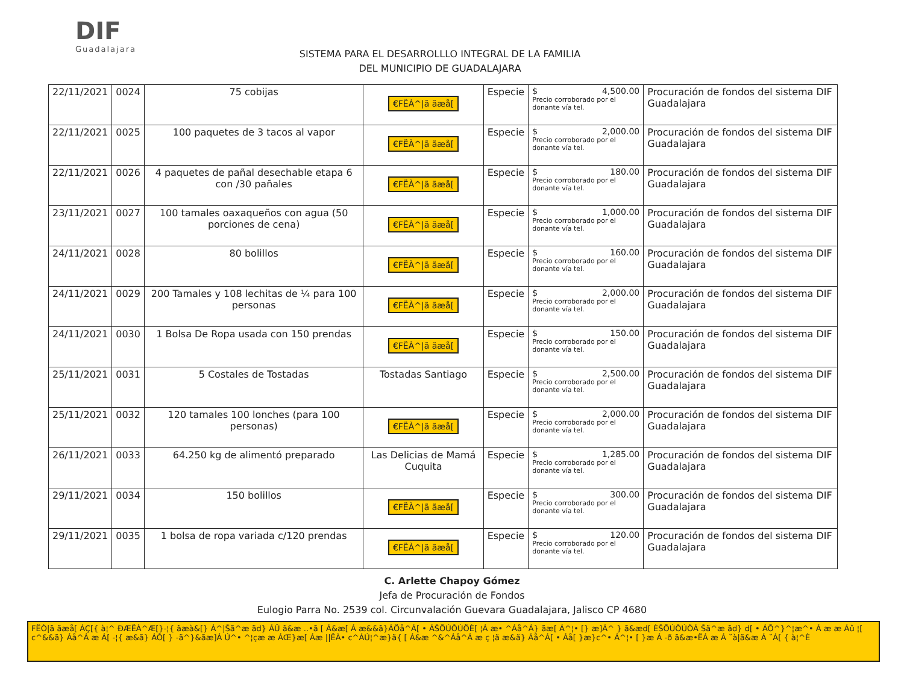DIF
Guadalajara
SISTEMA PARA EL DESARROLLLO INTEGRAL DE LA FAMILIA
DEL MUNICIPIO DE GUADALAJARA
| 22/11/2021 | 0024 | 75 cobijas | €FËÀ^/ã ãæå[ | Especie | $ 4,500.00 Precio corroborado por el donante vía tel. | Procuración de fondos del sistema DIF Guadalajara |
| 22/11/2021 | 0025 | 100 paquetes de 3 tacos al vapor | €FËÀ^/ã ãæå[ | Especie | $ 2,000.00 Precio corroborado por el donante vía tel. | Procuración de fondos del sistema DIF Guadalajara |
| 22/11/2021 | 0026 | 4 paquetes de pañal desechable etapa 6 con /30 pañales | €FËÀ^/ã ãæå[ | Especie | $ 180.00 Precio corroborado por el donante vía tel. | Procuración de fondos del sistema DIF Guadalajara |
| 23/11/2021 | 0027 | 100 tamales oaxaqueños con agua (50 porciones de cena) | €FËÀ^/ã ãæå[ | Especie | $ 1,000.00 Precio corroborado por el donante vía tel. | Procuración de fondos del sistema DIF Guadalajara |
| 24/11/2021 | 0028 | 80 bolillos | €FËÀ^/ã ãæå[ | Especie | $ 160.00 Precio corroborado por el donante vía tel. | Procuración de fondos del sistema DIF Guadalajara |
| 24/11/2021 | 0029 | 200 Tamales y 108 lechitas de ¼ para 100 personas | €FËÀ^/ã ãæå[ | Especie | $ 2,000.00 Precio corroborado por el donante vía tel. | Procuración de fondos del sistema DIF Guadalajara |
| 24/11/2021 | 0030 | 1 Bolsa De Ropa usada con 150 prendas | €FËÀ^/ã ãæå[ | Especie | $ 150.00 Precio corroborado por el donante vía tel. | Procuración de fondos del sistema DIF Guadalajara |
| 25/11/2021 | 0031 | 5 Costales de Tostadas | Tostadas Santiago | Especie | $ 2,500.00 Precio corroborado por el donante vía tel. | Procuración de fondos del sistema DIF Guadalajara |
| 25/11/2021 | 0032 | 120 tamales 100 lonches (para 100 personas) | €FËÀ^/ã ãæå[ | Especie | $ 2,000.00 Precio corroborado por el donante vía tel. | Procuración de fondos del sistema DIF Guadalajara |
| 26/11/2021 | 0033 | 64.250 kg de alimentó preparado | Las Delicias de Mamá Cuquita | Especie | $ 1,285.00 Precio corroborado por el donante vía tel. | Procuración de fondos del sistema DIF Guadalajara |
| 29/11/2021 | 0034 | 150 bolillos | €FËÀ^/ã ãæå[ | Especie | $ 300.00 Precio corroborado por el donante vía tel. | Procuración de fondos del sistema DIF Guadalajara |
| 29/11/2021 | 0035 | 1 bolsa de ropa variada c/120 prendas | €FËÀ^/ã ãæå[ | Especie | $ 120.00 Precio corroborado por el donante vía tel. | Procuración de fondos del sistema DIF Guadalajara |
C. Arlette Chapoy Gómez
Jefa de Procuración de Fondos
Eulogio Parra No. 2539 col. Circunvalación Guevara Guadalajara, Jalisco CP 4680
FËÒ|ã ãæå[ ÁÇ[{ à¦^ ÐÆËÀ^Æ[}-¦{ ãæà&[} Á^|Šã^æ ãd} ÁÛ ã&æ ..•ã [ Á&æ[ Á æ&&ã}ÁÖå^Á[ • ÁŠÕÚÔÚÖÈ[ ¦Á æ• ^Áå^Á} ãæ[ Á^¦• [} æ]Á^ } ã&æd[ ÈŠÕÚÔÚÖÁ Šã^æ ãd} d[ • ÁÕ^}^¦æ^• Á æ æ Áû ¦[ c^&&ã} Áå^Á æ Á[ -¦{ æ&ã} ÁÔ[ } -ã^}&ãæ]Á Ú^• ^¦çæ æ ÁŒ}æ[ Áæ ||ÊÀ• c^ÁÚ¦^æ}ã{ [ Á&æ ^&^Áå^Á æ ç ¦ã æ&ã} Áå^Á[ • Áå[ }æ}c^• Á^¦• [ }æ Á -ð ã&æ•ËÁ æ Á ˘à|ã&æ Á ˘Á[ { à¦^È